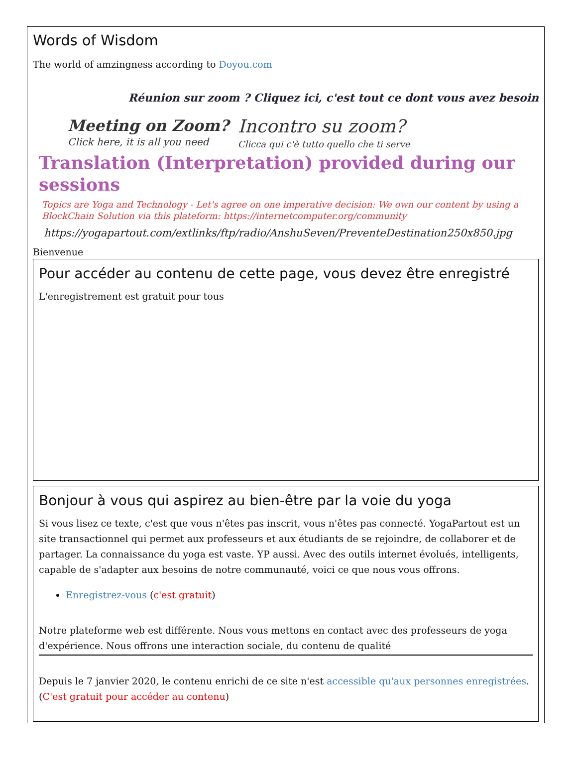Words of Wisdom
The world of amzingness according to Doyou.com
Réunion sur zoom ? Cliquez ici, c'est tout ce dont vous avez besoin
Meeting on Zoom?
Click here, it is all you need
Incontro su zoom?
Clicca qui c'è tutto quello che ti serve
Translation (Interpretation) provided during our sessions
Topics are Yoga and Technology - Let's agree on one imperative decision: We own our content by using a BlockChain Solution via this plateform: https://internetcomputer.org/community
https://yogapartout.com/extlinks/ftp/radio/AnshuSeven/PreventeDestination250x850.jpg
Bienvenue
Pour accéder au contenu de cette page, vous devez être enregistré
L'enregistrement est gratuit pour tous
Bonjour à vous qui aspirez au bien-être par la voie du yoga
Si vous lisez ce texte, c'est que vous n'êtes pas inscrit, vous n'êtes pas connecté. YogaPartout est un site transactionnel qui permet aux professeurs et aux étudiants de se rejoindre, de collaborer et de partager. La connaissance du yoga est vaste. YP aussi. Avec des outils internet évolués, intelligents, capable de s'adapter aux besoins de notre communauté, voici ce que nous vous offrons.
Enregistrez-vous (c'est gratuit)
Notre plateforme web est différente. Nous vous mettons en contact avec des professeurs de yoga d'expérience. Nous offrons une interaction sociale, du contenu de qualité
Depuis le 7 janvier 2020, le contenu enrichi de ce site n'est accessible qu'aux personnes enregistrées. (C'est gratuit pour accéder au contenu)